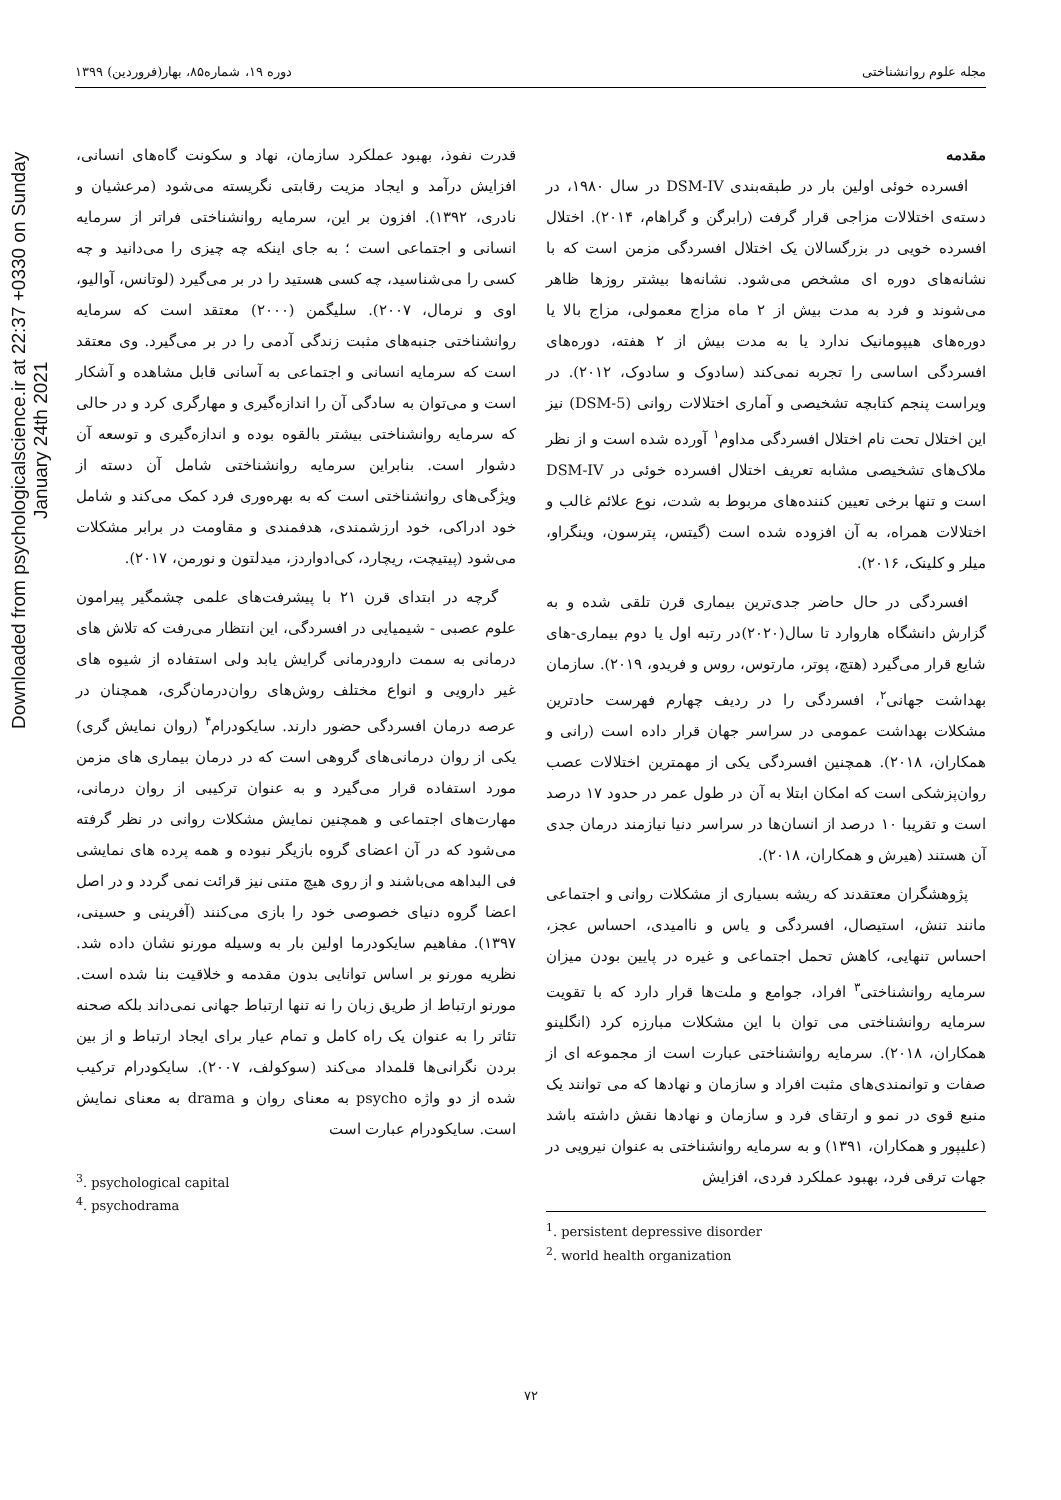Downloaded from psychologicalscience.ir at 22:37 +0330 on Sunday January 24th 2021
مجله علوم روانشناختی دوره ۱۹، شماره۸۵، بهار(فروردین) ۱۳۹۹
مقدمه
افسرده خوئی اولین بار در طبقه‌بندی DSM-IV در سال ۱۹۸۰، در دسته‌ی اختلالات مزاجی قرار گرفت (رابرگن و گراهام، ۲۰۱۴). اختلال افسرده خویی در بزرگسالان یک اختلال افسردگی مزمن است که با نشانه‌های دوره ای مشخص می‌شود. نشانه‌ها بیشتر روزها ظاهر می‌شوند و فرد به مدت بیش از ۲ ماه مزاج معمولی، مزاج بالا یا دوره‌های هیپومانیک ندارد یا به مدت بیش از ۲ هفته، دوره‌های افسردگی اساسی را تجربه نمی‌کند (سادوک و سادوک، ۲۰۱۲). در ویراست پنجم کتابچه تشخیصی و آماری اختلالات روانی (DSM-5) نیز این اختلال تحت نام اختلال افسردگی مداوم<sup>۱</sup> آورده شده است و از نظر ملاک‌های تشخیصی مشابه تعریف اختلال افسرده خوئی در DSM-IV است و تنها برخی تعیین کننده‌های مربوط به شدت، نوع علائم غالب و اختلالات همراه، به آن افزوده شده است (گیتس، پترسون، وینگراو، میلر و کلینک، ۲۰۱۶).
افسردگی در حال حاضر جدی‌ترین بیماری قرن تلقی شده و به گزارش دانشگاه هاروارد تا سال(۲۰۲۰)در رتبه اول یا دوم بیماری-های شایع قرار می‌گیرد (هتچ، پوتر، مارتوس، روس و فریدو، ۲۰۱۹). سازمان بهداشت جهانی<sup>۲</sup>، افسردگی را در ردیف چهارم فهرست حادترین مشکلات بهداشت عمومی در سراسر جهان قرار داده است (رانی و همکاران، ۲۰۱۸). همچنین افسردگی یکی از مهمترین اختلالات عصب روان‌پزشکی است که امکان ابتلا به آن در طول عمر در حدود ۱۷ درصد است و تقریبا ۱۰ درصد از انسان‌ها در سراسر دنیا نیازمند درمان جدی آن هستند (هیرش و همکاران، ۲۰۱۸).
پژوهشگران معتقدند که ریشه بسیاری از مشکلات روانی و اجتماعی مانند تنش، استیصال، افسردگی و یاس و ناامیدی، احساس عجز، احساس تنهایی، کاهش تحمل اجتماعی و غیره در پایین بودن میزان سرمایه روانشناختی<sup>۳</sup> افراد، جوامع و ملت‌ها قرار دارد که با تقویت سرمایه روانشناختی می توان با این مشکلات مبارزه کرد (انگلینو همکاران، ۲۰۱۸). سرمایه روانشناختی عبارت است از مجموعه ای از صفات و توانمندی‌های مثبت افراد و سازمان و نهادها که می توانند یک منبع قوی در نمو و ارتقای فرد و سازمان و نهادها نقش داشته باشد (علیپور و همکاران، ۱۳۹۱) و به سرمایه روانشناختی به عنوان نیرویی در جهات ترقی فرد، بهبود عملکرد فردی، افزایش
<sup>1</sup>. persistent depressive disorder
<sup>2</sup>. world health organization
قدرت نفوذ، بهبود عملکرد سازمان، نهاد و سکونت گاه‌های انسانی، افزایش درآمد و ایجاد مزیت رقابتی نگریسته می‌شود (مرعشیان و نادری، ۱۳۹۲). افزون بر این، سرمایه روانشناختی فراتر از سرمایه انسانی و اجتماعی است ؛ به جای اینکه چه چیزی را می‌دانید و چه کسی را می‌شناسید، چه کسی هستید را در بر می‌گیرد (لوتانس، آوالیو، اوی و نرمال، ۲۰۰۷). سلیگمن (۲۰۰۰) معتقد است که سرمایه روانشناختی جنبه‌های مثبت زندگی آدمی را در بر می‌گیرد. وی معتقد است که سرمایه انسانی و اجتماعی به آسانی قابل مشاهده و آشکار است و می‌توان به سادگی آن را اندازه‌گیری و مهارگری کرد و در حالی که سرمایه روانشناختی بیشتر بالقوه بوده و اندازه‌گیری و توسعه آن دشوار است. بنابراین سرمایه روانشناختی شامل آن دسته از ویژگی‌های روانشناختی است که به بهره‌وری فرد کمک می‌کند و شامل خود ادراکی، خود ارزشمندی، هدفمندی و مقاومت در برابر مشکلات می‌شود (پیتیچت، ریچارد، کی‌ادواردز، میدلتون و نورمن، ۲۰۱۷).
گرچه در ابتدای قرن ۲۱ با پیشرفت‌های علمی چشمگیر پیرامون علوم عصبی - شیمیایی در افسردگی، این انتظار می‌رفت که تلاش های درمانی به سمت دارودرمانی گرایش یابد ولی استفاده از شیوه های غیر دارویی و انواع مختلف روش‌های روان‌درمان‌گری، همچنان در عرصه درمان افسردگی حضور دارند. سایکودرام<sup>۴</sup> (روان نمایش گری) یکی از روان درمانی‌های گروهی است که در درمان بیماری های مزمن مورد استفاده قرار می‌گیرد و به عنوان ترکیبی از روان درمانی، مهارت‌های اجتماعی و همچنین نمایش مشکلات روانی در نظر گرفته می‌شود که در آن اعضای گروه بازیگر نبوده و همه پرده های نمایشی فی البداهه می‌باشند و از روی هیچ متنی نیز قرائت نمی گردد و در اصل اعضا گروه دنیای خصوصی خود را بازی می‌کنند (آفرینی و حسینی، ۱۳۹۷). مفاهیم سایکودرما اولین بار به وسیله مورنو نشان داده شد. نظریه مورنو بر اساس توانایی بدون مقدمه و خلاقیت بنا شده است. مورنو ارتباط از طریق زبان را نه تنها ارتباط جهانی نمی‌داند بلکه صحنه تئاتر را به عنوان یک راه کامل و تمام عیار برای ایجاد ارتباط و از بین بردن نگرانی‌ها قلمداد می‌کند (سوکولف، ۲۰۰۷). سایکودرام ترکیب شده از دو واژه psycho به معنای روان و drama به معنای نمایش است. سایکودرام عبارت است
<sup>3</sup>. psychological capital
<sup>4</sup>. psychodrama
۷۲